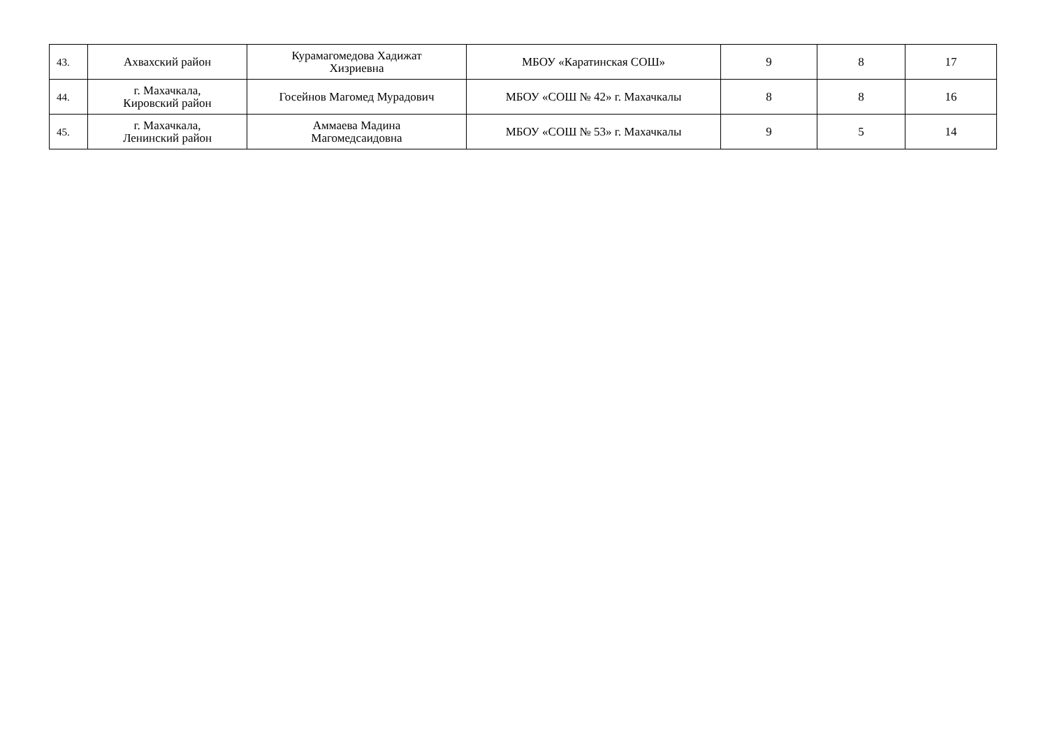| 43. | Ахвахский район | Курамагомедова Хадижат Хизриевна | МБОУ «Каратинская СОШ» | 9 | 8 | 17 |
| 44. | г. Махачкала, Кировский район | Госейнов Магомед Мурадович | МБОУ «СОШ № 42» г. Махачкалы | 8 | 8 | 16 |
| 45. | г. Махачкала, Ленинский район | Аммаева Мадина Магомедсаидовна | МБОУ «СОШ № 53» г. Махачкалы | 9 | 5 | 14 |